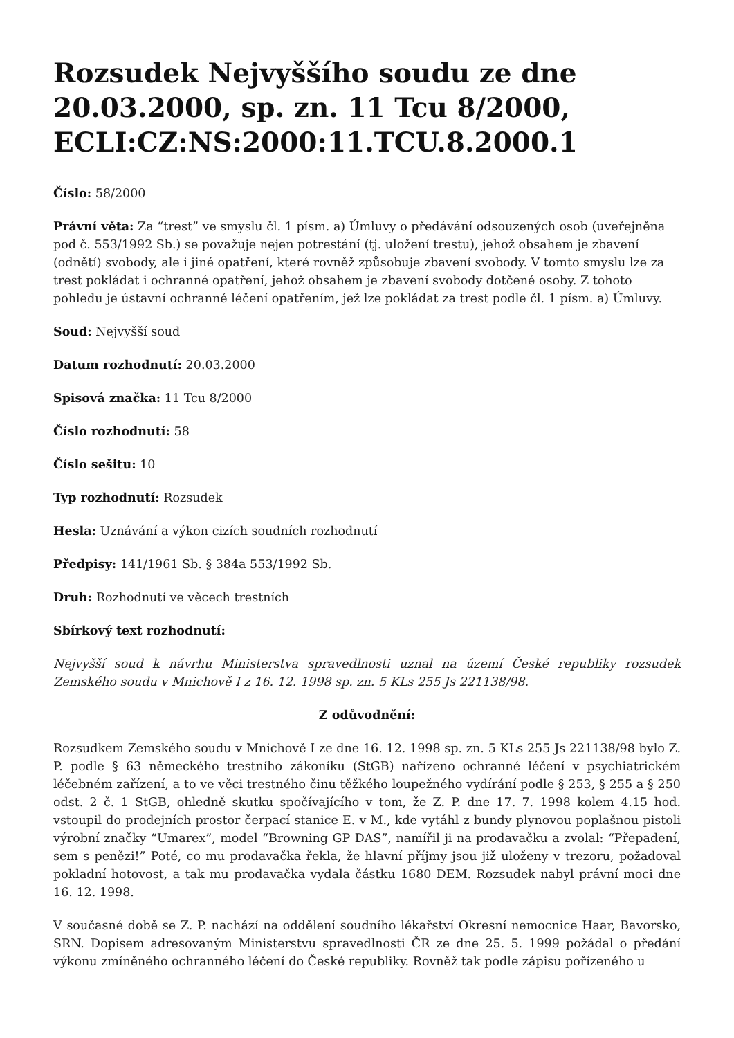Rozsudek Nejvyššího soudu ze dne 20.03.2000, sp. zn. 11 Tcu 8/2000, ECLI:CZ:NS:2000:11.TCU.8.2000.1
Číslo: 58/2000
Právní věta: Za “trest” ve smyslu čl. 1 písm. a) Úmluvy o předávání odsouzených osob (uveřejněna pod č. 553/1992 Sb.) se považuje nejen potrestání (tj. uložení trestu), jehož obsahem je zbavení (odnětí) svobody, ale i jiné opatření, které rovněž způsobuje zbavení svobody. V tomto smyslu lze za trest pokládat i ochranné opatření, jehož obsahem je zbavení svobody dotčené osoby. Z tohoto pohledu je ústavní ochranné léčení opatřením, jež lze pokládat za trest podle čl. 1 písm. a) Úmluvy.
Soud: Nejvyšší soud
Datum rozhodnutí: 20.03.2000
Spisová značka: 11 Tcu 8/2000
Číslo rozhodnutí: 58
Číslo sešitu: 10
Typ rozhodnutí: Rozsudek
Hesla: Uznávání a výkon cizích soudních rozhodnutí
Předpisy: 141/1961 Sb. § 384a 553/1992 Sb.
Druh: Rozhodnutí ve věcech trestních
Sbírkový text rozhodnutí:
Nejvyšší soud k návrhu Ministerstva spravedlnosti uznal na území České republiky rozsudek Zemského soudu v Mnichově I z 16. 12. 1998 sp. zn. 5 KLs 255 Js 221138/98.
Z odůvodnění:
Rozsudkem Zemského soudu v Mnichově I ze dne 16. 12. 1998 sp. zn. 5 KLs 255 Js 221138/98 bylo Z. P. podle § 63 německého trestního zákoníku (StGB) nařízeno ochranné léčení v psychiatrickém léčebném zařízení, a to ve věci trestného činu těžkého loupežného vydírání podle § 253, § 255 a § 250 odst. 2 č. 1 StGB, ohledně skutku spočívajícího v tom, že Z. P. dne 17. 7. 1998 kolem 4.15 hod. vstoupil do prodejních prostor čerpací stanice E. v M., kde vytáhl z bundy plynovou poplašnou pistoli výrobní značky “Umarex”, model “Browning GP DAS”, namířil ji na prodavačku a zvolal: “Přepadení, sem s penězi!” Poté, co mu prodavačka řekla, že hlavní příjmy jsou již uloženy v trezoru, požadoval pokladní hotovost, a tak mu prodavačka vydala částku 1680 DEM. Rozsudek nabyl právní moci dne 16. 12. 1998.
V současné době se Z. P. nachází na oddělení soudního lékařství Okresní nemocnice Haar, Bavorsko, SRN. Dopisem adresovaným Ministerstvu spravedlnosti ČR ze dne 25. 5. 1999 požádal o předání výkonu zmíněného ochranného léčení do České republiky. Rovněž tak podle zápisu pořízeného u